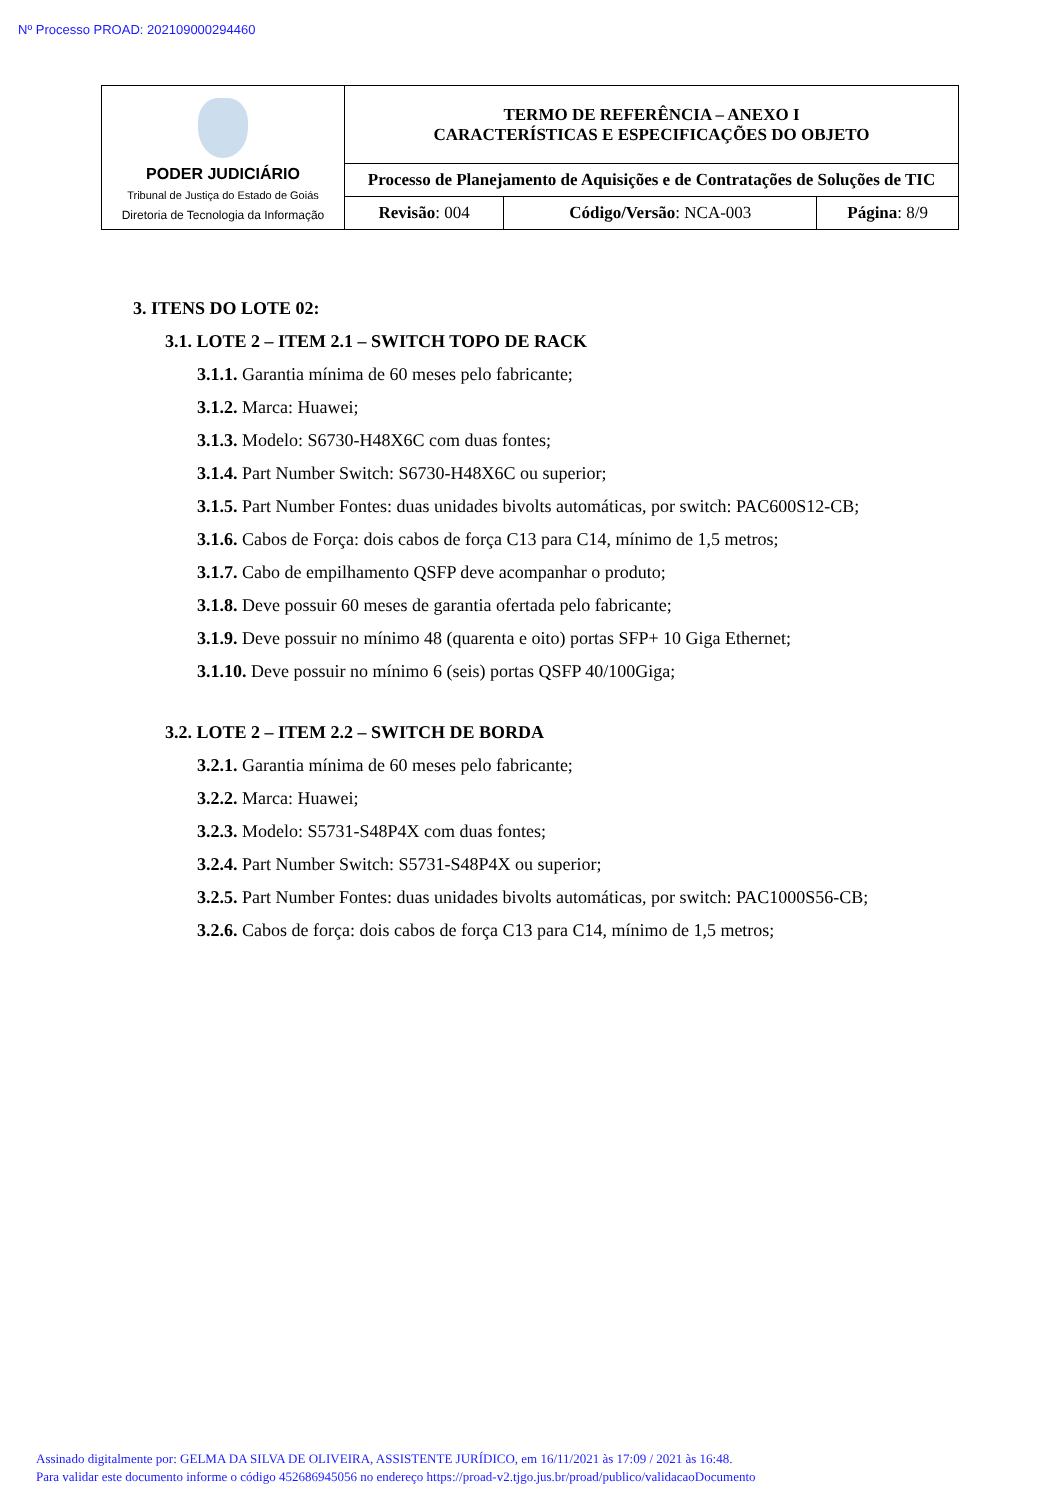Nº Processo PROAD: 202109000294460
| PODER JUDICIÁRIO Tribunal de Justiça do Estado de Goiás Diretoria de Tecnologia da Informação | TERMO DE REFERÊNCIA – ANEXO I CARACTERÍSTICAS E ESPECIFICAÇÕES DO OBJETO | | |
| | Processo de Planejamento de Aquisições e de Contratações de Soluções de TIC | | |
| | Revisão : 004 | Código/Versão : NCA-003 | Página : 8/9 |
3. ITENS DO LOTE 02:
3.1. LOTE 2 – ITEM 2.1 – SWITCH TOPO DE RACK
3.1.1. Garantia mínima de 60 meses pelo fabricante;
3.1.2. Marca: Huawei;
3.1.3. Modelo: S6730-H48X6C com duas fontes;
3.1.4. Part Number Switch: S6730-H48X6C ou superior;
3.1.5. Part Number Fontes: duas unidades bivolts automáticas, por switch: PAC600S12-CB;
3.1.6. Cabos de Força: dois cabos de força C13 para C14, mínimo de 1,5 metros;
3.1.7. Cabo de empilhamento QSFP deve acompanhar o produto;
3.1.8. Deve possuir 60 meses de garantia ofertada pelo fabricante;
3.1.9. Deve possuir no mínimo 48 (quarenta e oito) portas SFP+ 10 Giga Ethernet;
3.1.10. Deve possuir no mínimo 6 (seis) portas QSFP 40/100Giga;
3.2. LOTE 2 – ITEM 2.2 – SWITCH DE BORDA
3.2.1. Garantia mínima de 60 meses pelo fabricante;
3.2.2. Marca: Huawei;
3.2.3. Modelo: S5731-S48P4X com duas fontes;
3.2.4. Part Number Switch: S5731-S48P4X ou superior;
3.2.5. Part Number Fontes: duas unidades bivolts automáticas, por switch: PAC1000S56-CB;
3.2.6. Cabos de força: dois cabos de força C13 para C14, mínimo de 1,5 metros;
Assinado digitalmente por: GELMA DA SILVA DE OLIVEIRA, ASSISTENTE JURÍDICO, em 16/11/2021 às 17:09 / 2021 às 16:48.
Para validar este documento informe o código 452686945056 no endereço https://proad-v2.tjgo.jus.br/proad/publico/validacaoDocumento